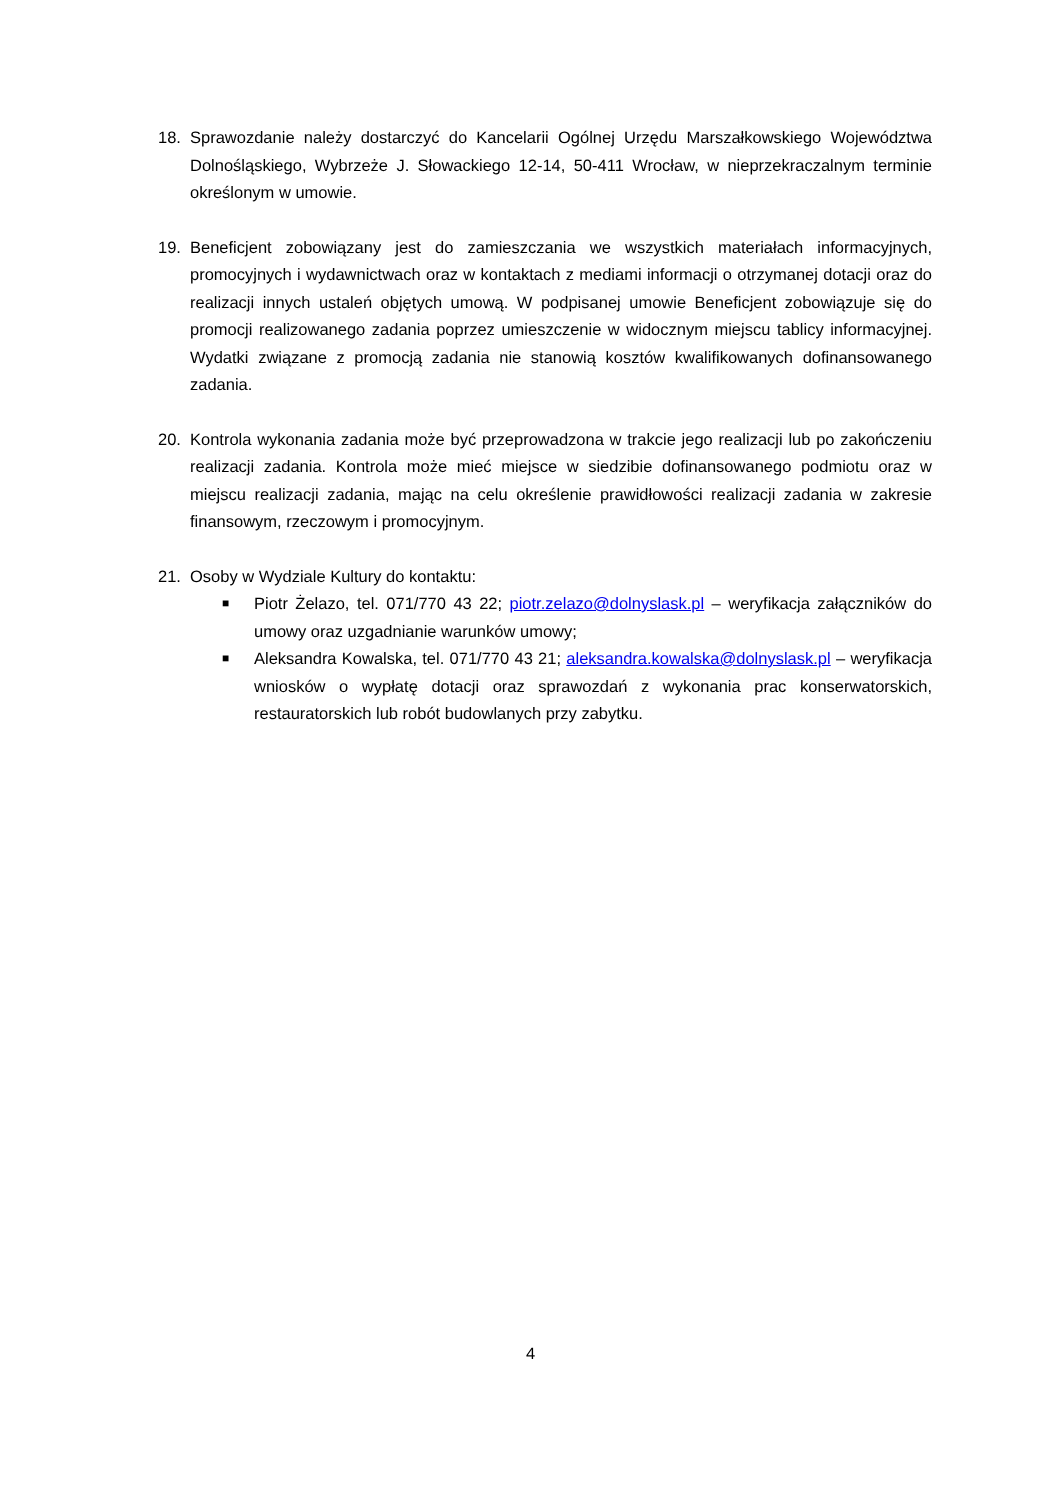18. Sprawozdanie należy dostarczyć do Kancelarii Ogólnej Urzędu Marszałkowskiego Województwa Dolnośląskiego, Wybrzeże J. Słowackiego 12-14, 50-411 Wrocław, w nieprzekraczalnym terminie określonym w umowie.
19. Beneficjent zobowiązany jest do zamieszczania we wszystkich materiałach informacyjnych, promocyjnych i wydawnictwach oraz w kontaktach z mediami informacji o otrzymanej dotacji oraz do realizacji innych ustaleń objętych umową. W podpisanej umowie Beneficjent zobowiązuje się do promocji realizowanego zadania poprzez umieszczenie w widocznym miejscu tablicy informacyjnej. Wydatki związane z promocją zadania nie stanowią kosztów kwalifikowanych dofinansowanego zadania.
20. Kontrola wykonania zadania może być przeprowadzona w trakcie jego realizacji lub po zakończeniu realizacji zadania. Kontrola może mieć miejsce w siedzibie dofinansowanego podmiotu oraz w miejscu realizacji zadania, mając na celu określenie prawidłowości realizacji zadania w zakresie finansowym, rzeczowym i promocyjnym.
21. Osoby w Wydziale Kultury do kontaktu:
■ Piotr Żelazo, tel. 071/770 43 22; piotr.zelazo@dolnyslask.pl – weryfikacja załączników do umowy oraz uzgadnianie warunków umowy;
■ Aleksandra Kowalska, tel. 071/770 43 21; aleksandra.kowalska@dolnyslask.pl – weryfikacja wniosków o wypłatę dotacji oraz sprawozdań z wykonania prac konserwatorskich, restauratorskich lub robót budowlanych przy zabytku.
4